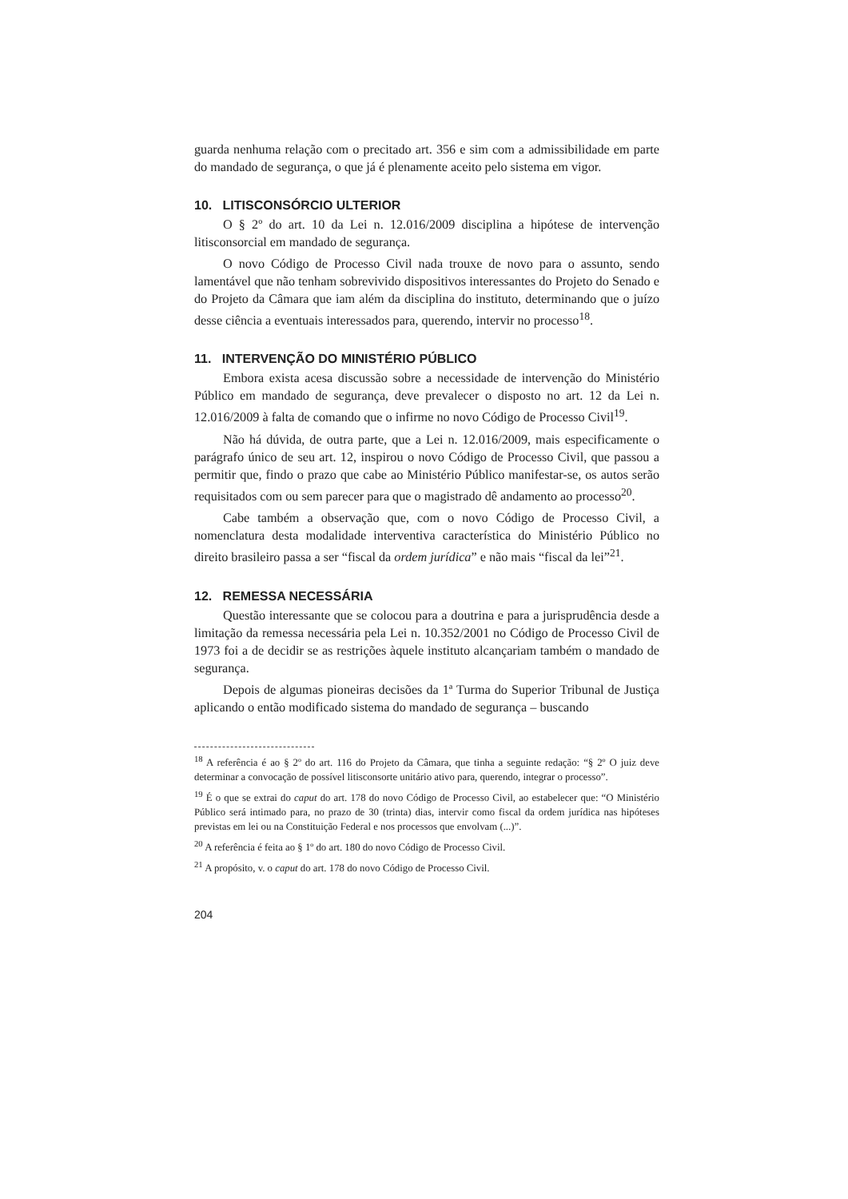guarda nenhuma relação com o precitado art. 356 e sim com a admissibilidade em parte do mandado de segurança, o que já é plenamente aceito pelo sistema em vigor.
10. LITISCONSÓRCIO ULTERIOR
O § 2º do art. 10 da Lei n. 12.016/2009 disciplina a hipótese de intervenção litisconsorcial em mandado de segurança.
O novo Código de Processo Civil nada trouxe de novo para o assunto, sendo lamentável que não tenham sobrevivido dispositivos interessantes do Projeto do Senado e do Projeto da Câmara que iam além da disciplina do instituto, determinando que o juízo desse ciência a eventuais interessados para, querendo, intervir no processo<sup>18</sup>.
11. INTERVENÇÃO DO MINISTÉRIO PÚBLICO
Embora exista acesa discussão sobre a necessidade de intervenção do Ministério Público em mandado de segurança, deve prevalecer o disposto no art. 12 da Lei n. 12.016/2009 à falta de comando que o infirme no novo Código de Processo Civil<sup>19</sup>.
Não há dúvida, de outra parte, que a Lei n. 12.016/2009, mais especificamente o parágrafo único de seu art. 12, inspirou o novo Código de Processo Civil, que passou a permitir que, findo o prazo que cabe ao Ministério Público manifestar-se, os autos serão requisitados com ou sem parecer para que o magistrado dê andamento ao processo<sup>20</sup>.
Cabe também a observação que, com o novo Código de Processo Civil, a nomenclatura desta modalidade interventiva característica do Ministério Público no direito brasileiro passa a ser “fiscal da ordem jurídica” e não mais “fiscal da lei”<sup>21</sup>.
12. REMESSA NECESSÁRIA
Questão interessante que se colocou para a doutrina e para a jurisprudência desde a limitação da remessa necessária pela Lei n. 10.352/2001 no Código de Processo Civil de 1973 foi a de decidir se as restrições àquele instituto alcançariam também o mandado de segurança.
Depois de algumas pioneiras decisões da 1ª Turma do Superior Tribunal de Justiça aplicando o então modificado sistema do mandado de segurança – buscando
<sup>18</sup> A referência é ao § 2º do art. 116 do Projeto da Câmara, que tinha a seguinte redação: “§ 2º O juiz deve determinar a convocação de possível litisconsorte unitário ativo para, querendo, integrar o processo”.
<sup>19</sup> É o que se extrai do caput do art. 178 do novo Código de Processo Civil, ao estabelecer que: “O Ministério Público será intimado para, no prazo de 30 (trinta) dias, intervir como fiscal da ordem jurídica nas hipóteses previstas em lei ou na Constituição Federal e nos processos que envolvam (...)”.
<sup>20</sup> A referência é feita ao § 1º do art. 180 do novo Código de Processo Civil.
<sup>21</sup> A propósito, v. o caput do art. 178 do novo Código de Processo Civil.
204